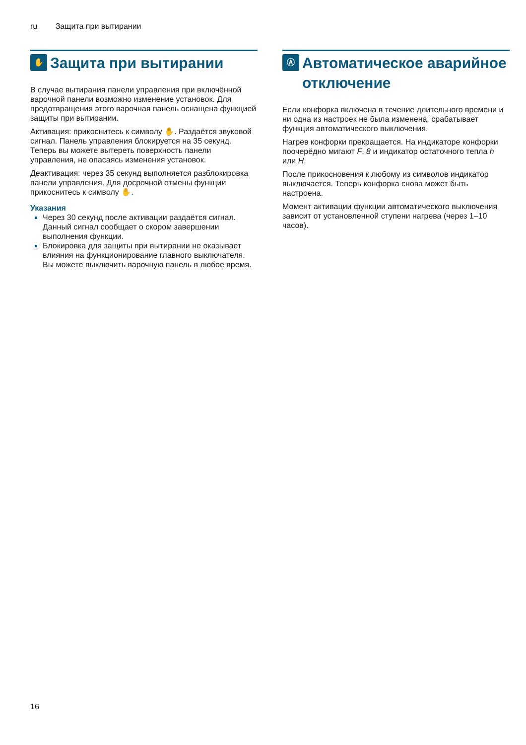ru Защита при вытирании
✋
Защита при вытирании
В случае вытирания панели управления при включённой варочной панели возможно изменение установок. Для предотвращения этого варочная панель оснащена функцией защиты при вытирании.
Активация: прикоснитесь к символу ✋. Раздаётся звуковой сигнал. Панель управления блокируется на 35 секунд. Теперь вы можете вытереть поверхность панели управления, не опасаясь изменения установок.
Деактивация: через 35 секунд выполняется разблокировка панели управления. Для досрочной отмены функции прикоснитесь к символу ✋.
Указания
Через 30 секунд после активации раздаётся сигнал. Данный сигнал сообщает о скором завершении выполнения функции.
Блокировка для защиты при вытирании не оказывает влияния на функционирование главного выключателя. Вы можете выключить варочную панель в любое время.
Ⓐ
Автоматическое аварийное отключение
Если конфорка включена в течение длительного времени и ни одна из настроек не была изменена, срабатывает функция автоматического выключения.
Нагрев конфорки прекращается. На индикаторе конфорки поочерёдно мигают F, 8 и индикатор остаточного тепла h или H.
После прикосновения к любому из символов индикатор выключается. Теперь конфорка снова может быть настроена.
Момент активации функции автоматического выключения зависит от установленной ступени нагрева (через 1–10 часов).
16